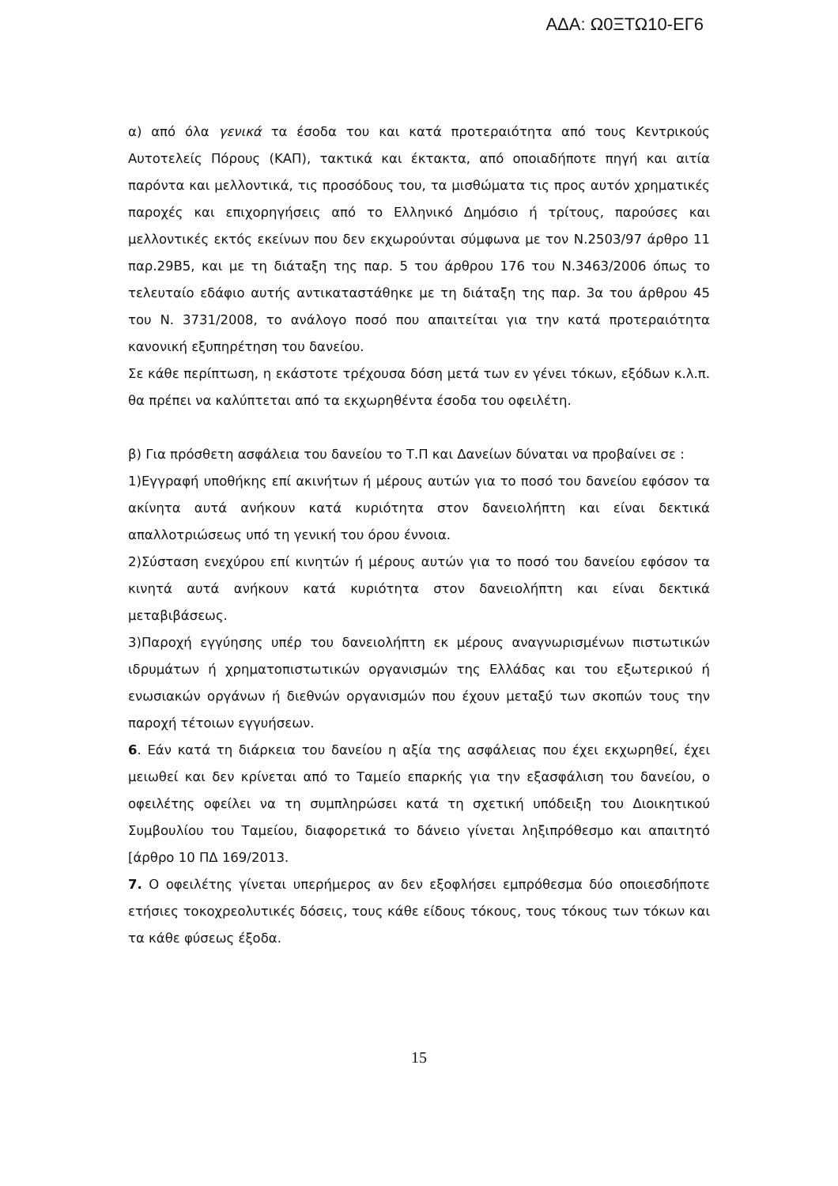ΑΔΑ: Ω0ΞΤΩ10-ΕΓ6
α) από όλα γενικά τα έσοδα του και κατά προτεραιότητα από τους Κεντρικούς Αυτοτελείς Πόρους (ΚΑΠ), τακτικά και έκτακτα, από οποιαδήποτε πηγή και αιτία παρόντα και μελλοντικά, τις προσόδους του, τα μισθώματα τις προς αυτόν χρηματικές παροχές και επιχορηγήσεις από το Ελληνικό Δημόσιο ή τρίτους, παρούσες και μελλοντικές εκτός εκείνων που δεν εκχωρούνται σύμφωνα με τον Ν.2503/97 άρθρο 11 παρ.29Β5, και με τη διάταξη της παρ. 5 του άρθρου 176 του Ν.3463/2006 όπως το τελευταίο εδάφιο αυτής αντικαταστάθηκε με τη διάταξη της παρ. 3α του άρθρου 45 του Ν. 3731/2008, το ανάλογο ποσό που απαιτείται για την κατά προτεραιότητα κανονική εξυπηρέτηση του δανείου.
Σε κάθε περίπτωση, η εκάστοτε τρέχουσα δόση μετά των εν γένει τόκων, εξόδων κ.λ.π. θα πρέπει να καλύπτεται από τα εκχωρηθέντα έσοδα του οφειλέτη.
β) Για πρόσθετη ασφάλεια του δανείου το Τ.Π και Δανείων δύναται να προβαίνει σε :
1)Εγγραφή υποθήκης επί ακινήτων ή μέρους αυτών για το ποσό του δανείου εφόσον τα ακίνητα αυτά ανήκουν κατά κυριότητα στον δανειολήπτη και είναι δεκτικά απαλλοτριώσεως υπό τη γενική του όρου έννοια.
2)Σύσταση ενεχύρου επί κινητών ή μέρους αυτών για το ποσό του δανείου εφόσον τα κινητά αυτά ανήκουν κατά κυριότητα στον δανειολήπτη και είναι δεκτικά μεταβιβάσεως.
3)Παροχή εγγύησης υπέρ του δανειολήπτη εκ μέρους αναγνωρισμένων πιστωτικών ιδρυμάτων ή χρηματοπιστωτικών οργανισμών της Ελλάδας και του εξωτερικού ή ενωσιακών οργάνων ή διεθνών οργανισμών που έχουν μεταξύ των σκοπών τους την παροχή τέτοιων εγγυήσεων.
6. Εάν κατά τη διάρκεια του δανείου η αξία της ασφάλειας που έχει εκχωρηθεί, έχει μειωθεί και δεν κρίνεται από το Ταμείο επαρκής για την εξασφάλιση του δανείου, ο οφειλέτης οφείλει να τη συμπληρώσει κατά τη σχετική υπόδειξη του Διοικητικού Συμβουλίου του Ταμείου, διαφορετικά το δάνειο γίνεται ληξιπρόθεσμο και απαιτητό [άρθρο 10 ΠΔ 169/2013.
7. Ο οφειλέτης γίνεται υπερήμερος αν δεν εξοφλήσει εμπρόθεσμα δύο οποιεσδήποτε ετήσιες τοκοχρεολυτικές δόσεις, τους κάθε είδους τόκους, τους τόκους των τόκων και τα κάθε φύσεως έξοδα.
15